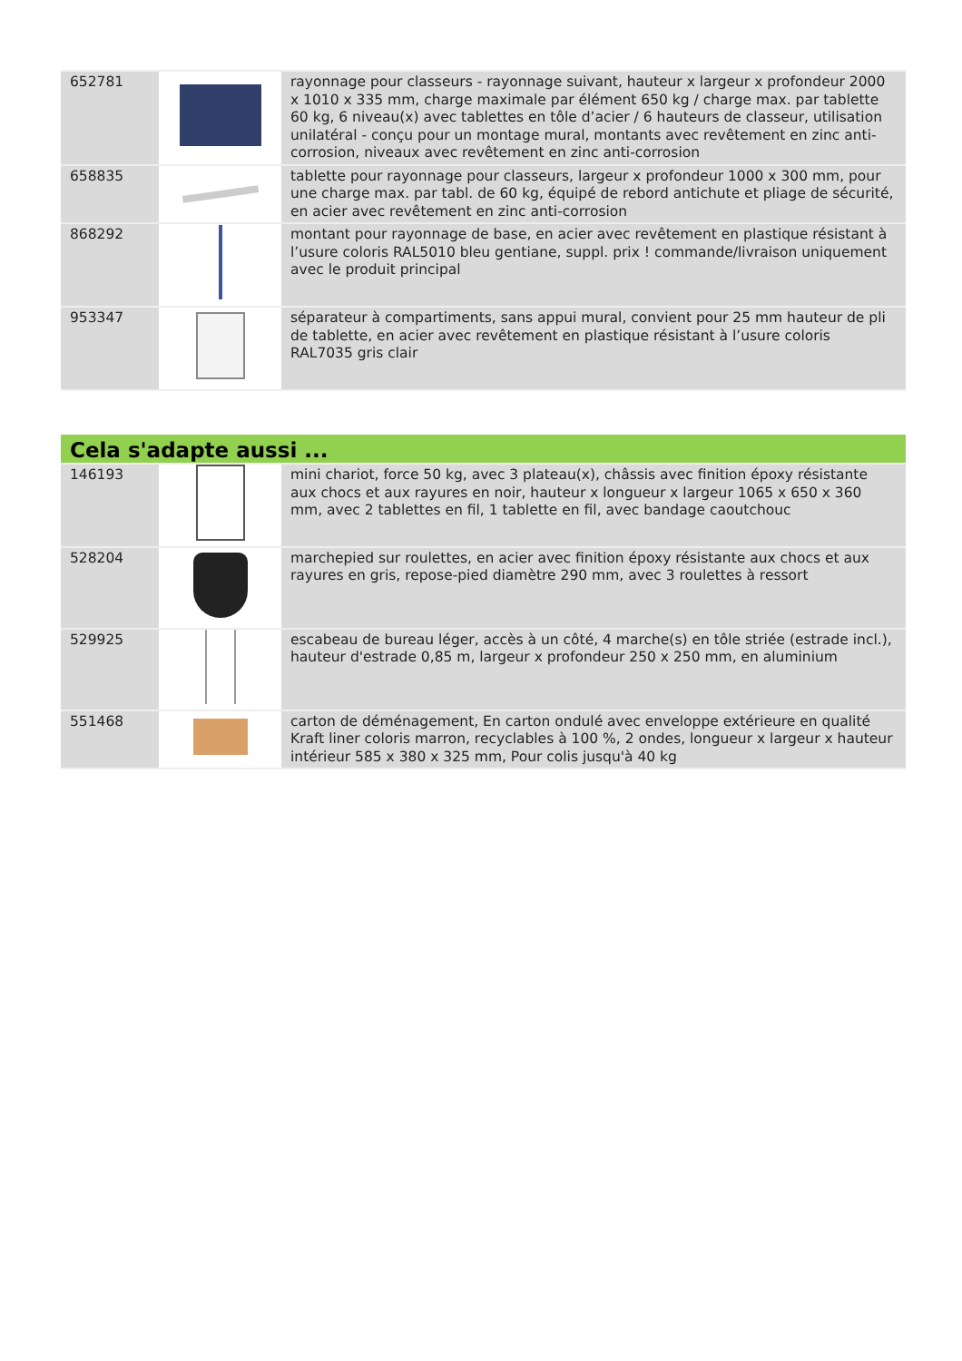| 652781 | | rayonnage pour classeurs - rayonnage suivant, hauteur x largeur x profondeur 2000 x 1010 x 335 mm, charge maximale par élément 650 kg / charge max. par tablette 60 kg, 6 niveau(x) avec tablettes en tôle d’acier / 6 hauteurs de classeur, utilisation unilatéral - conçu pour un montage mural, montants avec revêtement en zinc anti-corrosion, niveaux avec revêtement en zinc anti-corrosion |
| 658835 | | tablette pour rayonnage pour classeurs, largeur x profondeur 1000 x 300 mm, pour une charge max. par tabl. de 60 kg, équipé de rebord antichute et pliage de sécurité, en acier avec revêtement en zinc anti-corrosion |
| 868292 | | montant pour rayonnage de base, en acier avec revêtement en plastique résistant à l’usure coloris RAL5010 bleu gentiane, suppl. prix ! commande/livraison uniquement avec le produit principal |
| 953347 | | séparateur à compartiments, sans appui mural, convient pour 25 mm hauteur de pli de tablette, en acier avec revêtement en plastique résistant à l’usure coloris RAL7035 gris clair |
Cela s'adapte aussi ...
| 146193 | | mini chariot, force 50 kg, avec 3 plateau(x), châssis avec finition époxy résistante aux chocs et aux rayures en noir, hauteur x longueur x largeur 1065 x 650 x 360 mm, avec 2 tablettes en fil, 1 tablette en fil, avec bandage caoutchouc |
| 528204 | | marchepied sur roulettes, en acier avec finition époxy résistante aux chocs et aux rayures en gris, repose-pied diamètre 290 mm, avec 3 roulettes à ressort |
| 529925 | | escabeau de bureau léger, accès à un côté, 4 marche(s) en tôle striée (estrade incl.), hauteur d'estrade 0,85 m, largeur x profondeur 250 x 250 mm, en aluminium |
| 551468 | | carton de déménagement, En carton ondulé avec enveloppe extérieure en qualité Kraft liner coloris marron, recyclables à 100 %, 2 ondes, longueur x largeur x hauteur intérieur 585 x 380 x 325 mm, Pour colis jusqu'à 40 kg |